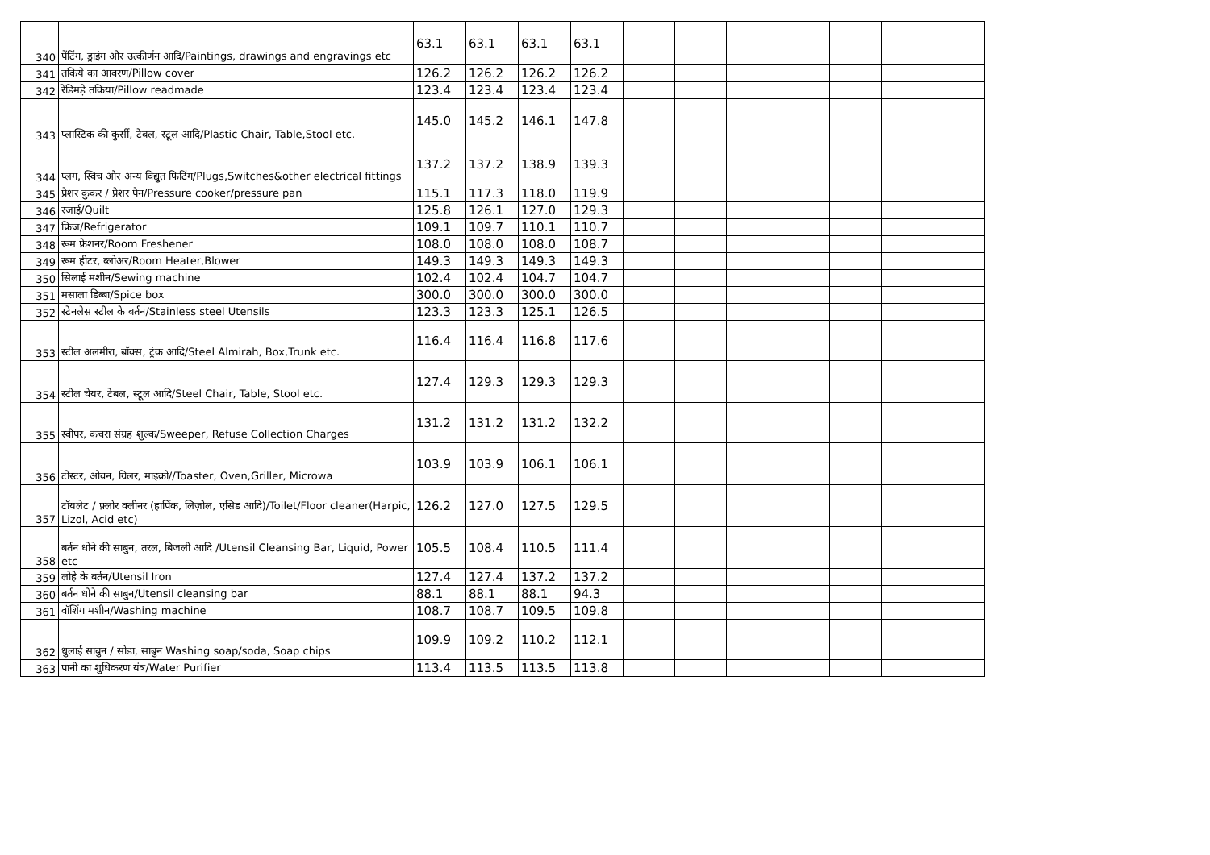| 340 | पेंटिंग, ड्राइंग और उत्कीर्णन आदि/Paintings, drawings and engravings etc | 63.1 | 63.1 | 63.1 | 63.1 | | | | | | | |
| 341 | तकिये का आवरण/Pillow cover | 126.2 | 126.2 | 126.2 | 126.2 | | | | | | | |
| 342 | रेडिमड़े तकिया/Pillow readmade | 123.4 | 123.4 | 123.4 | 123.4 | | | | | | | |
| 343 | प्लास्टिक की कुर्सी, टेबल, स्टूल आदि/Plastic Chair, Table,Stool etc. | 145.0 | 145.2 | 146.1 | 147.8 | | | | | | | |
| 344 | प्लग, स्विच और अन्य विद्युत फिटिंग/Plugs,Switches&other electrical fittings | 137.2 | 137.2 | 138.9 | 139.3 | | | | | | | |
| 345 | प्रेशर कुकर / प्रेशर पैन/Pressure cooker/pressure pan | 115.1 | 117.3 | 118.0 | 119.9 | | | | | | | |
| 346 | रजाई/Quilt | 125.8 | 126.1 | 127.0 | 129.3 | | | | | | | |
| 347 | फ्रिज/Refrigerator | 109.1 | 109.7 | 110.1 | 110.7 | | | | | | | |
| 348 | रूम फ्रेशनर/Room Freshener | 108.0 | 108.0 | 108.0 | 108.7 | | | | | | | |
| 349 | रूम हीटर, ब्लोअर/Room Heater,Blower | 149.3 | 149.3 | 149.3 | 149.3 | | | | | | | |
| 350 | सिलाई मशीन/Sewing machine | 102.4 | 102.4 | 104.7 | 104.7 | | | | | | | |
| 351 | मसाला डिब्बा/Spice box | 300.0 | 300.0 | 300.0 | 300.0 | | | | | | | |
| 352 | स्टेनलेस स्टील के बर्तन/Stainless steel Utensils | 123.3 | 123.3 | 125.1 | 126.5 | | | | | | | |
| 353 | स्टील अलमीरा, बॉक्स, ट्रंक आदि/Steel Almirah, Box,Trunk etc. | 116.4 | 116.4 | 116.8 | 117.6 | | | | | | | |
| 354 | स्टील चेयर, टेबल, स्टूल आदि/Steel Chair, Table, Stool etc. | 127.4 | 129.3 | 129.3 | 129.3 | | | | | | | |
| 355 | स्वीपर, कचरा संग्रह शुल्क/Sweeper, Refuse Collection Charges | 131.2 | 131.2 | 131.2 | 132.2 | | | | | | | |
| 356 | टोस्टर, ओवन, ग्रिलर, माइक्रो//Toaster, Oven,Griller, Microwa | 103.9 | 103.9 | 106.1 | 106.1 | | | | | | | |
| 357 | टॉयलेट / फ़्लोर क्लीनर (हार्पिक, लिज़ोल, एसिड आदि)/Toilet/Floor cleaner(Harpic, Lizol, Acid etc) | 126.2 | 127.0 | 127.5 | 129.5 | | | | | | | |
| 358 | बर्तन धोने की साबुन, तरल, बिजली आदि /Utensil Cleansing Bar, Liquid, Power etc | 105.5 | 108.4 | 110.5 | 111.4 | | | | | | | |
| 359 | लोहे के बर्तन/Utensil Iron | 127.4 | 127.4 | 137.2 | 137.2 | | | | | | | |
| 360 | बर्तन धोने की साबुन/Utensil cleansing bar | 88.1 | 88.1 | 88.1 | 94.3 | | | | | | | |
| 361 | वॉशिंग मशीन/Washing machine | 108.7 | 108.7 | 109.5 | 109.8 | | | | | | | |
| 362 | धुलाई साबुन / सोडा, साबुन Washing soap/soda, Soap chips | 109.9 | 109.2 | 110.2 | 112.1 | | | | | | | |
| 363 | पानी का शुधिकरण यंत्र/Water Purifier | 113.4 | 113.5 | 113.5 | 113.8 | | | | | | | |